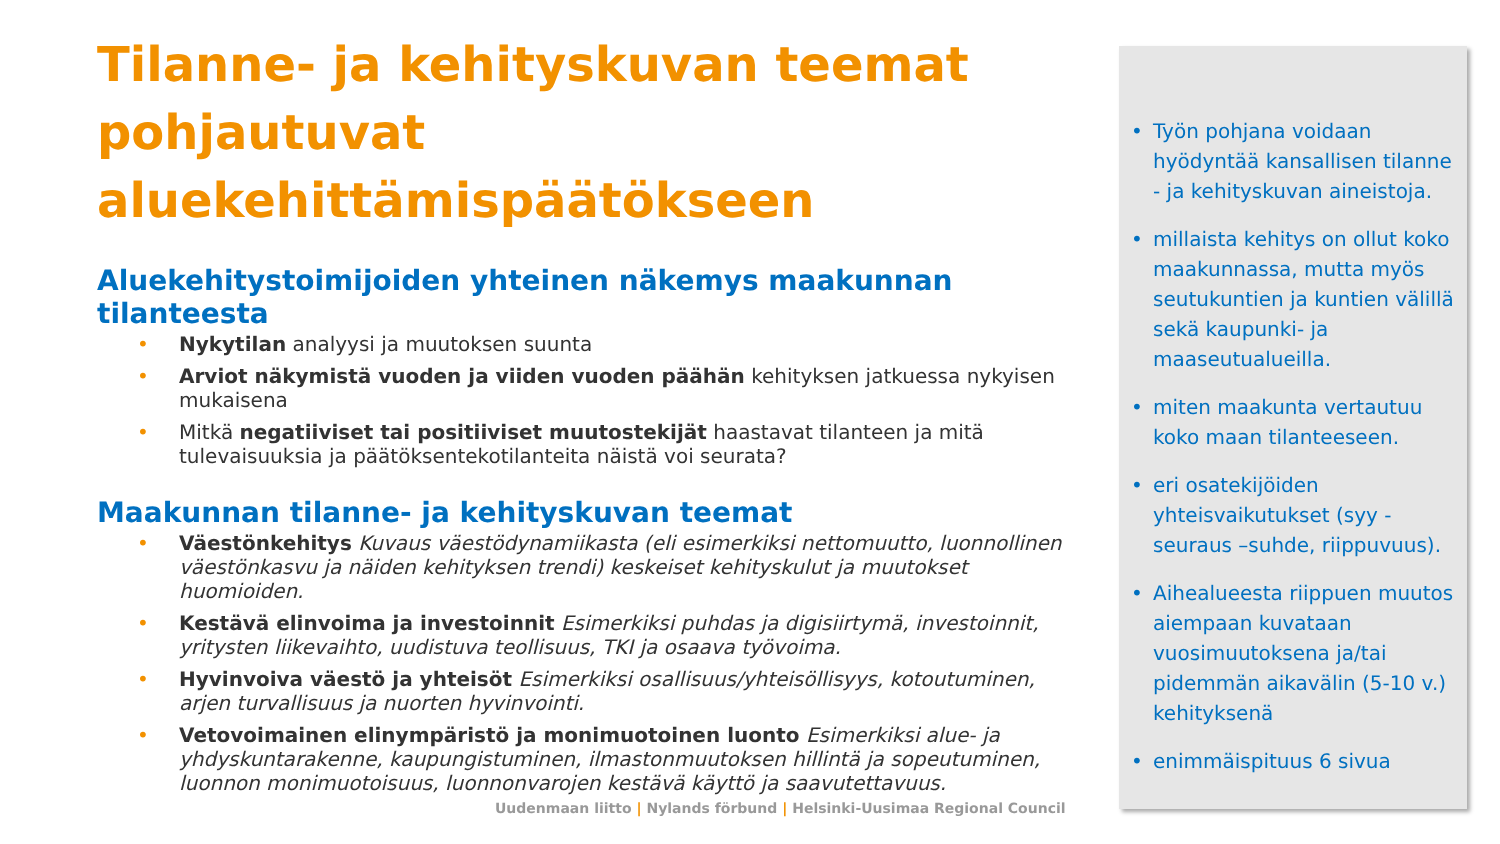Tilanne- ja kehityskuvan teemat pohjautuvat aluekehittämispäätökseen
Aluekehitystoimijoiden yhteinen näkemys maakunnan tilanteesta
• Nykytilan analyysi ja muutoksen suunta
• Arviot näkymistä vuoden ja viiden vuoden päähän kehityksen jatkuessa nykyisen mukaisena
• Mitkä negatiiviset tai positiiviset muutostekijät haastavat tilanteen ja mitä tulevaisuuksia ja päätöksentekotilanteita näistä voi seurata?
Maakunnan tilanne- ja kehityskuvan teemat
• Väestönkehitys Kuvaus väestödynamiikasta (eli esimerkiksi nettomuutto, luonnollinen väestönkasvu ja näiden kehityksen trendi) keskeiset kehityskulut ja muutokset huomioiden.
• Kestävä elinvoima ja investoinnit Esimerkiksi puhdas ja digisiirtymä, investoinnit, yritysten liikevaihto, uudistuva teollisuus, TKI ja osaava työvoima.
• Hyvinvoiva väestö ja yhteisöt Esimerkiksi osallisuus/yhteisöllisyys, kotoutuminen, arjen turvallisuus ja nuorten hyvinvointi.
• Vetovoimainen elinympäristö ja monimuotoinen luonto Esimerkiksi alue- ja yhdyskuntarakenne, kaupungistuminen, ilmastonmuutoksen hillintä ja sopeutuminen, luonnon monimuotoisuus, luonnonvarojen kestävä käyttö ja saavutettavuus.
• Työn pohjana voidaan hyödyntää kansallisen tilanne - ja kehityskuvan aineistoja.
• millaista kehitys on ollut koko maakunnassa, mutta myös seutukuntien ja kuntien välillä sekä kaupunki- ja maaseutualueilla.
• miten maakunta vertautuu koko maan tilanteeseen.
• eri osatekijöiden yhteisvaikutukset (syy - seuraus –suhde, riippuvuus).
• Aihealueesta riippuen muutos aiempaan kuvataan vuosimuutoksena ja/tai pidemmän aikavälin (5-10 v.) kehityksenä
• enimmäispituus 6 sivua
Uudenmaan liitto | Nylands förbund | Helsinki-Uusimaa Regional Council